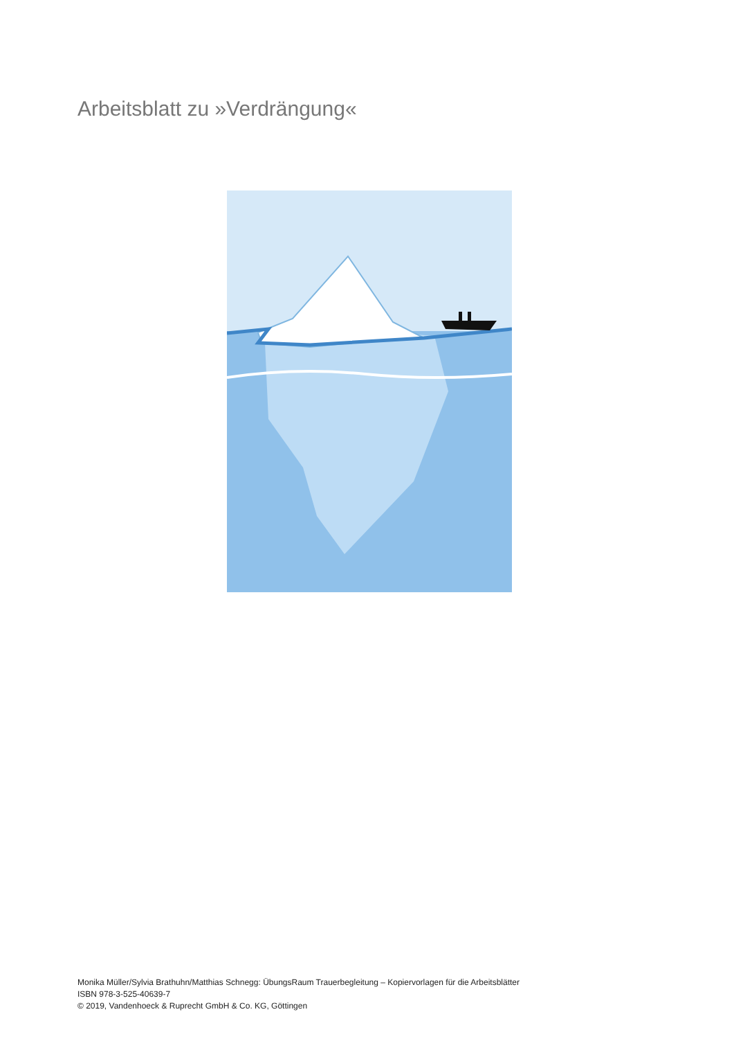Arbeitsblatt zu »Verdrängung«
Monika Müller/Sylvia Brathuhn/Matthias Schnegg: ÜbungsRaum Trauerbegleitung – Kopiervorlagen für die Arbeitsblätter
ISBN 978-3-525-40639-7
© 2019, Vandenhoeck & Ruprecht GmbH & Co. KG, Göttingen